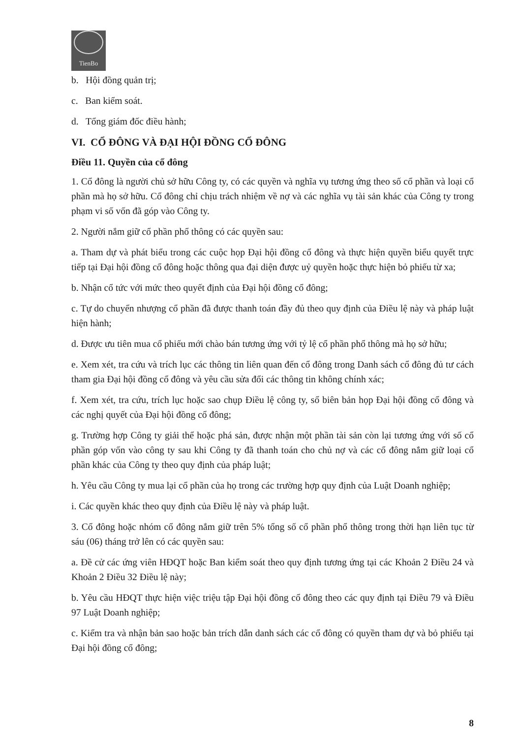TienBo
b. Hội đồng quản trị;
c. Ban kiểm soát.
d. Tổng giám đốc điều hành;
VI. CỔ ĐÔNG VÀ ĐẠI HỘI ĐỒNG CỔ ĐÔNG
Điều 11. Quyền của cổ đông
1. Cổ đông là người chủ sở hữu Công ty, có các quyền và nghĩa vụ tương ứng theo số cổ phần và loại cổ phần mà họ sở hữu. Cổ đông chỉ chịu trách nhiệm về nợ và các nghĩa vụ tài sản khác của Công ty trong phạm vi số vốn đã góp vào Công ty.
2. Người nắm giữ cổ phần phổ thông có các quyền sau:
a. Tham dự và phát biểu trong các cuộc họp Đại hội đồng cổ đông và thực hiện quyền biểu quyết trực tiếp tại Đại hội đồng cổ đông hoặc thông qua đại diện được uỷ quyền hoặc thực hiện bỏ phiếu từ xa;
b. Nhận cổ tức với mức theo quyết định của Đại hội đồng cổ đông;
c. Tự do chuyển nhượng cổ phần đã được thanh toán đầy đủ theo quy định của Điều lệ này và pháp luật hiện hành;
d. Được ưu tiên mua cổ phiếu mới chào bán tương ứng với tỷ lệ cổ phần phổ thông mà họ sở hữu;
e. Xem xét, tra cứu và trích lục các thông tin liên quan đến cổ đông trong Danh sách cổ đông đủ tư cách tham gia Đại hội đồng cổ đông và yêu cầu sửa đổi các thông tin không chính xác;
f. Xem xét, tra cứu, trích lục hoặc sao chụp Điều lệ công ty, sổ biên bản họp Đại hội đồng cổ đông và các nghị quyết của Đại hội đồng cổ đông;
g. Trường hợp Công ty giải thể hoặc phá sản, được nhận một phần tài sản còn lại tương ứng với số cổ phần góp vốn vào công ty sau khi Công ty đã thanh toán cho chủ nợ và các cổ đông nắm giữ loại cổ phần khác của Công ty theo quy định của pháp luật;
h. Yêu cầu Công ty mua lại cổ phần của họ trong các trường hợp quy định của Luật Doanh nghiệp;
i. Các quyền khác theo quy định của Điều lệ này và pháp luật.
3. Cổ đông hoặc nhóm cổ đông nắm giữ trên 5% tổng số cổ phần phổ thông trong thời hạn liên tục từ sáu (06) tháng trở lên có các quyền sau:
a. Đề cử các ứng viên HĐQT hoặc Ban kiểm soát theo quy định tương ứng tại các Khoản 2 Điều 24 và Khoản 2 Điều 32 Điều lệ này;
b. Yêu cầu HĐQT thực hiện việc triệu tập Đại hội đồng cổ đông theo các quy định tại Điều 79 và Điều 97 Luật Doanh nghiệp;
c. Kiểm tra và nhận bản sao hoặc bản trích dẫn danh sách các cổ đông có quyền tham dự và bỏ phiếu tại Đại hội đồng cổ đông;
8